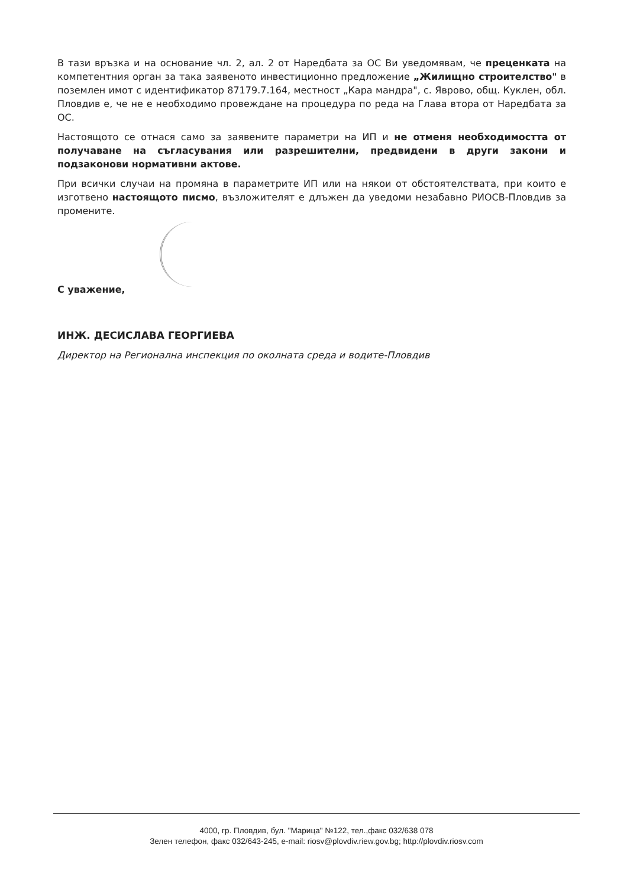В тази връзка и на основание чл. 2, ал. 2 от Наредбата за ОС Ви уведомявам, че преценката на компетентния орган за така заявеното инвестиционно предложение „Жилищно строителство" в поземлен имот с идентификатор 87179.7.164, местност „Кара мандра", с. Яврово, общ. Куклен, обл. Пловдив е, че не е необходимо провеждане на процедура по реда на Глава втора от Наредбата за ОС.
Настоящото се отнася само за заявените параметри на ИП и не отменя необходимостта от получаване на съгласувания или разрешителни, предвидени в други закони и подзаконови нормативни актове.
При всички случаи на промяна в параметрите ИП или на някои от обстоятелствата, при които е изготвено настоящото писмо, възложителят е длъжен да уведоми незабавно РИОСВ-Пловдив за промените.
С уважение,
ИНЖ. ДЕСИСЛАВА ГЕОРГИЕВА
Директор на Регионална инспекция по околната среда и водите-Пловдив
4000, гр. Пловдив, бул. "Марица" №122, тел.,факс 032/638 078
Зелен телефон, факс 032/643-245, e-mail: riosv@plovdiv.riew.gov.bg; http://plovdiv.riosv.com